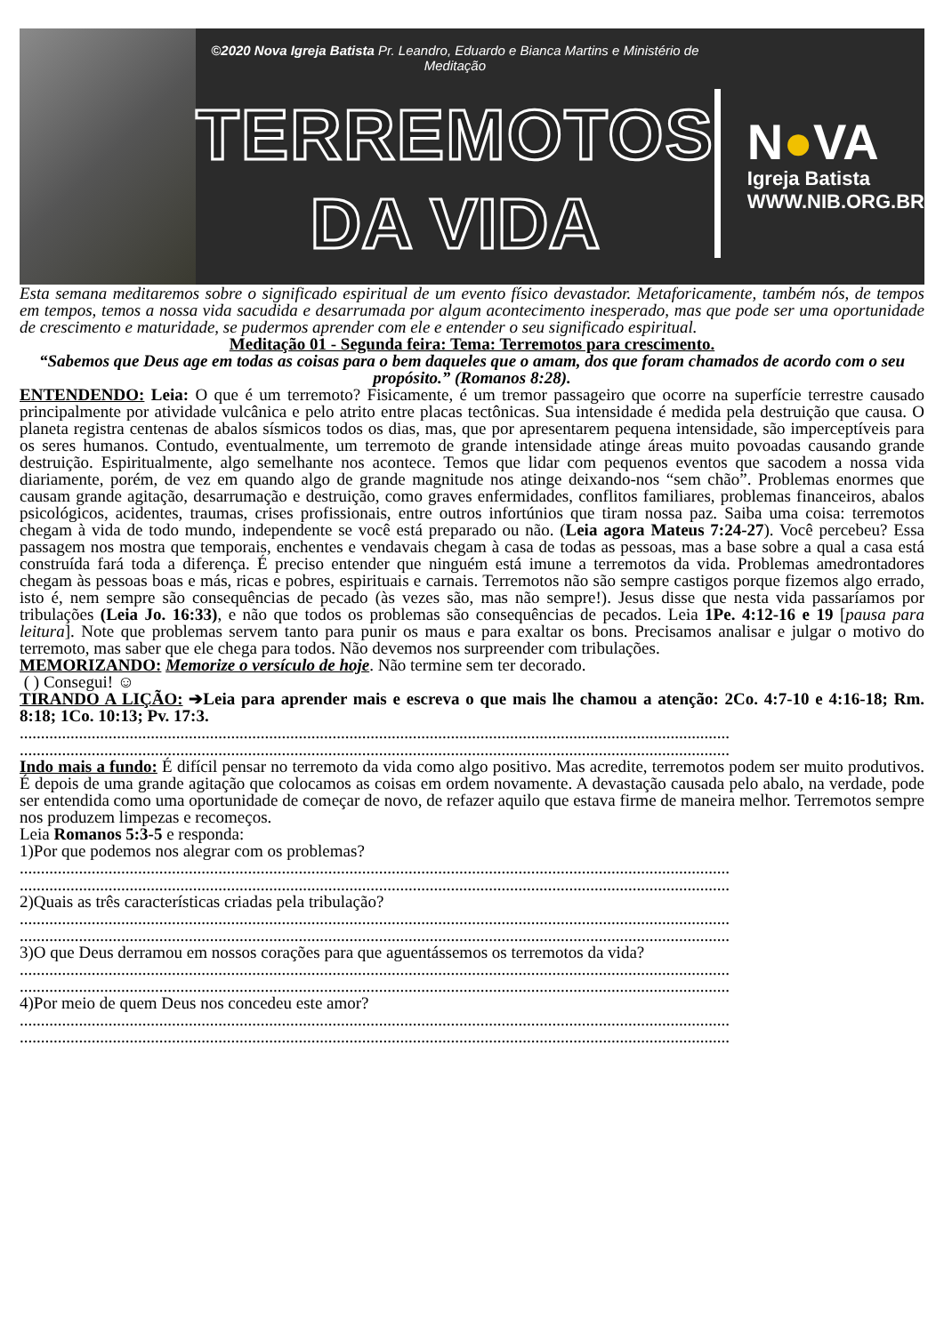©2020 Nova Igreja Batista Pr. Leandro, Eduardo e Bianca Martins e Ministério de Meditação
TERREMOTOS
DA VIDA
N●VA
Igreja Batista
WWW.NIB.ORG.BR
Esta semana meditaremos sobre o significado espiritual de um evento físico devastador. Metaforicamente, também nós, de tempos em tempos, temos a nossa vida sacudida e desarrumada por algum acontecimento inesperado, mas que pode ser uma oportunidade de crescimento e maturidade, se pudermos aprender com ele e entender o seu significado espiritual.
Meditação 01 - Segunda feira: Tema: Terremotos para crescimento.
“Sabemos que Deus age em todas as coisas para o bem daqueles que o amam, dos que foram chamados de acordo com o seu propósito.” (Romanos 8:28).
ENTENDENDO: Leia: O que é um terremoto? Fisicamente, é um tremor passageiro que ocorre na superfície terrestre causado principalmente por atividade vulcânica e pelo atrito entre placas tectônicas. Sua intensidade é medida pela destruição que causa. O planeta registra centenas de abalos sísmicos todos os dias, mas, que por apresentarem pequena intensidade, são imperceptíveis para os seres humanos. Contudo, eventualmente, um terremoto de grande intensidade atinge áreas muito povoadas causando grande destruição. Espiritualmente, algo semelhante nos acontece. Temos que lidar com pequenos eventos que sacodem a nossa vida diariamente, porém, de vez em quando algo de grande magnitude nos atinge deixando-nos “sem chão”. Problemas enormes que causam grande agitação, desarrumação e destruição, como graves enfermidades, conflitos familiares, problemas financeiros, abalos psicológicos, acidentes, traumas, crises profissionais, entre outros infortúnios que tiram nossa paz. Saiba uma coisa: terremotos chegam à vida de todo mundo, independente se você está preparado ou não. (Leia agora Mateus 7:24-27). Você percebeu? Essa passagem nos mostra que temporais, enchentes e vendavais chegam à casa de todas as pessoas, mas a base sobre a qual a casa está construída fará toda a diferença. É preciso entender que ninguém está imune a terremotos da vida. Problemas amedrontadores chegam às pessoas boas e más, ricas e pobres, espirituais e carnais. Terremotos não são sempre castigos porque fizemos algo errado, isto é, nem sempre são consequências de pecado (às vezes são, mas não sempre!). Jesus disse que nesta vida passaríamos por tribulações (Leia Jo. 16:33), e não que todos os problemas são consequências de pecados. Leia 1Pe. 4:12-16 e 19 [pausa para leitura]. Note que problemas servem tanto para punir os maus e para exaltar os bons. Precisamos analisar e julgar o motivo do terremoto, mas saber que ele chega para todos. Não devemos nos surpreender com tribulações.
MEMORIZANDO: Memorize o versículo de hoje. Não termine sem ter decorado.
( ) Consegui! ☺
TIRANDO A LIÇÃO: ➔Leia para aprender mais e escreva o que mais lhe chamou a atenção: 2Co. 4:7-10 e 4:16-18; Rm. 8:18; 1Co. 10:13; Pv. 17:3.
........................................................................................................................................................................
........................................................................................................................................................................
Indo mais a fundo: É difícil pensar no terremoto da vida como algo positivo. Mas acredite, terremotos podem ser muito produtivos. É depois de uma grande agitação que colocamos as coisas em ordem novamente. A devastação causada pelo abalo, na verdade, pode ser entendida como uma oportunidade de começar de novo, de refazer aquilo que estava firme de maneira melhor. Terremotos sempre nos produzem limpezas e recomeços.
Leia Romanos 5:3-5 e responda:
1)Por que podemos nos alegrar com os problemas?
........................................................................................................................................................................
........................................................................................................................................................................
2)Quais as três características criadas pela tribulação?
........................................................................................................................................................................
........................................................................................................................................................................
3)O que Deus derramou em nossos corações para que aguentássemos os terremotos da vida?
........................................................................................................................................................................
........................................................................................................................................................................
4)Por meio de quem Deus nos concedeu este amor?
........................................................................................................................................................................
........................................................................................................................................................................